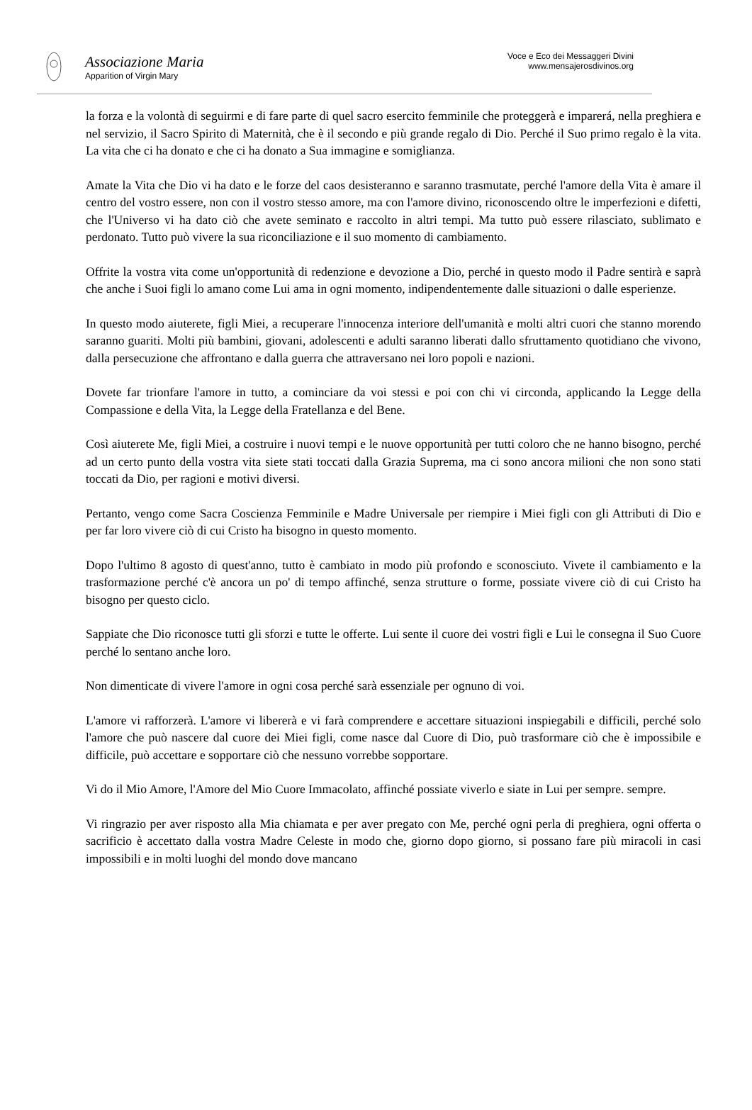Associazione Maria
Apparition of Virgin Mary
Voce e Eco dei Messaggeri Divini
www.mensajerosdivinos.org
la forza e la volontà di seguirmi e di fare parte di quel sacro esercito femminile che proteggerà e imparerá, nella preghiera e nel servizio, il Sacro Spirito di Maternità, che è il secondo e più grande regalo di Dio. Perché il Suo primo regalo è la vita. La vita che ci ha donato e che ci ha donato a Sua immagine e somiglianza.
Amate la Vita che Dio vi ha dato e le forze del caos desisteranno e saranno trasmutate, perché l'amore della Vita è amare il centro del vostro essere, non con il vostro stesso amore, ma con l'amore divino, riconoscendo oltre le imperfezioni e difetti, che l'Universo vi ha dato ciò che avete seminato e raccolto in altri tempi. Ma tutto può essere rilasciato, sublimato e perdonato. Tutto può vivere la sua riconciliazione e il suo momento di cambiamento.
Offrite la vostra vita come un'opportunità di redenzione e devozione a Dio, perché in questo modo il Padre sentirà e saprà che anche i Suoi figli lo amano come Lui ama in ogni momento, indipendentemente dalle situazioni o dalle esperienze.
In questo modo aiuterete, figli Miei, a recuperare l'innocenza interiore dell'umanità e molti altri cuori che stanno morendo saranno guariti. Molti più bambini, giovani, adolescenti e adulti saranno liberati dallo sfruttamento quotidiano che vivono, dalla persecuzione che affrontano e dalla guerra che attraversano nei loro popoli e nazioni.
Dovete far trionfare l'amore in tutto, a cominciare da voi stessi e poi con chi vi circonda, applicando la Legge della Compassione e della Vita, la Legge della Fratellanza e del Bene.
Così aiuterete Me, figli Miei, a costruire i nuovi tempi e le nuove opportunità per tutti coloro che ne hanno bisogno, perché ad un certo punto della vostra vita siete stati toccati dalla Grazia Suprema, ma ci sono ancora milioni che non sono stati toccati da Dio, per ragioni e motivi diversi.
Pertanto, vengo come Sacra Coscienza Femminile e Madre Universale per riempire i Miei figli con gli Attributi di Dio e per far loro vivere ciò di cui Cristo ha bisogno in questo momento.
Dopo l'ultimo 8 agosto di quest'anno, tutto è cambiato in modo più profondo e sconosciuto. Vivete il cambiamento e la trasformazione perché c'è ancora un po' di tempo affinché, senza strutture o forme, possiate vivere ciò di cui Cristo ha bisogno per questo ciclo.
Sappiate che Dio riconosce tutti gli sforzi e tutte le offerte. Lui sente il cuore dei vostri figli e Lui le consegna il Suo Cuore perché lo sentano anche loro.
Non dimenticate di vivere l'amore in ogni cosa perché sarà essenziale per ognuno di voi.
L'amore vi rafforzerà. L'amore vi libererà e vi farà comprendere e accettare situazioni inspiegabili e difficili, perché solo l'amore che può nascere dal cuore dei Miei figli, come nasce dal Cuore di Dio, può trasformare ciò che è impossibile e difficile, può accettare e sopportare ciò che nessuno vorrebbe sopportare.
Vi do il Mio Amore, l'Amore del Mio Cuore Immacolato, affinché possiate viverlo e siate in Lui per sempre. sempre.
Vi ringrazio per aver risposto alla Mia chiamata e per aver pregato con Me, perché ogni perla di preghiera, ogni offerta o sacrificio è accettato dalla vostra Madre Celeste in modo che, giorno dopo giorno, si possano fare più miracoli in casi impossibili e in molti luoghi del mondo dove mancano